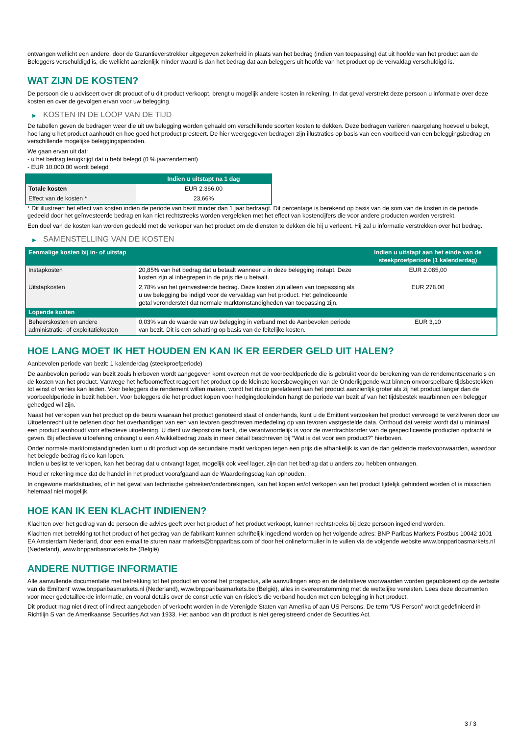ontvangen wellicht een andere, door de Garantieverstrekker uitgegeven zekerheid in plaats van het bedrag (indien van toepassing) dat uit hoofde van het product aan de Beleggers verschuldigd is, die wellicht aanzienlijk minder waard is dan het bedrag dat aan beleggers uit hoofde van het product op de vervaldag verschuldigd is.
WAT ZIJN DE KOSTEN?
De persoon die u adviseert over dit product of u dit product verkoopt, brengt u mogelijk andere kosten in rekening. In dat geval verstrekt deze persoon u informatie over deze kosten en over de gevolgen ervan voor uw belegging.
▶ KOSTEN IN DE LOOP VAN DE TIJD
De tabellen geven de bedragen weer die uit uw belegging worden gehaald om verschillende soorten kosten te dekken. Deze bedragen variëren naargelang hoeveel u belegt, hoe lang u het product aanhoudt en hoe goed het product presteert. De hier weergegeven bedragen zijn illustraties op basis van een voorbeeld van een beleggingsbedrag en verschillende mogelijke beleggingsperioden.
We gaan ervan uit dat:
- u het bedrag terugkrijgt dat u hebt belegd (0 % jaarrendement)
- EUR 10.000,00 wordt belegd
| | Indien u uitstapt na 1 dag |
| --- | --- |
| Totale kosten | EUR 2.366,00 |
| Effect van de kosten * | 23,66% |
* Dit illustreert het effect van kosten indien de periode van bezit minder dan 1 jaar bedraagt. Dit percentage is berekend op basis van de som van de kosten in de periode gedeeld door het geïnvesteerde bedrag en kan niet rechtstreeks worden vergeleken met het effect van kostencijfers die voor andere producten worden verstrekt.
Een deel van de kosten kan worden gedeeld met de verkoper van het product om de diensten te dekken die hij u verleent. Hij zal u informatie verstrekken over het bedrag.
▶ SAMENSTELLING VAN DE KOSTEN
| Eenmalige kosten bij in- of uitstap | | Indien u uitstapt aan het einde van de steekproefperiode (1 kalenderdag) |
| --- | --- | --- |
| Instapkosten | 20,85% van het bedrag dat u betaalt wanneer u in deze belegging instapt. Deze kosten zijn al inbegrepen in de prijs die u betaalt. | EUR 2.085,00 |
| Uitstapkosten | 2,78% van het geïnvesteerde bedrag. Deze kosten zijn alleen van toepassing als u uw belegging be indigd voor de vervaldag van het product. Het geïndiceerde getal veronderstelt dat normale marktomstandigheden van toepassing zijn. | EUR 278,00 |
| Lopende kosten | | |
| Beheerskosten en andere administratie- of exploitatiekosten | 0,03% van de waarde van uw belegging in verband met de Aanbevolen periode van bezit. Dit is een schatting op basis van de feitelijke kosten. | EUR 3,10 |
HOE LANG MOET IK HET HOUDEN EN KAN IK ER EERDER GELD UIT HALEN?
Aanbevolen periode van bezit: 1 kalenderdag (steekproefperiode)
De aanbevolen periode van bezit zoals hierboven wordt aangegeven komt overeen met de voorbeeldperiode die is gebruikt voor de berekening van de rendementscenario's en de kosten van het product. Vanwege het hefboomeffect reageert het product op de kleinste koersbewegingen van de Onderliggende wat binnen onvoorspelbare tijdsbestekken tot winst of verlies kan leiden. Voor beleggers die rendement willen maken, wordt het risico gerelateerd aan het product aanzienlijk groter als zij het product langer dan de voorbeeldperiode in bezit hebben. Voor beleggers die het product kopen voor hedgingdoeleinden hangt de periode van bezit af van het tijdsbestek waarbinnen een belegger gehedged wil zijn.
Naast het verkopen van het product op de beurs waaraan het product genoteerd staat of onderhands, kunt u de Emittent verzoeken het product vervroegd te verzilveren door uw Uitoefenrecht uit te oefenen door het overhandigen van een van tevoren geschreven mededeling op van tevoren vastgestelde data. Onthoud dat vereist wordt dat u minimaal een product aanhoudt voor effectieve uitoefening. U dient uw depositoire bank, die verantwoordelijk is voor de overdrachtsorder van de gespecificeerde producten opdracht te geven. Bij effectieve uitoefening ontvangt u een Afwikkelbedrag zoals in meer detail beschreven bij “Wat is det voor een product?" hierboven.
Onder normale marktomstandigheden kunt u dit product vop de secundaire markt verkopen tegen een prijs die afhankelijk is van de dan geldende marktvoorwaarden, waardoor het belegde bedrag risico kan lopen.
Indien u beslist te verkopen, kan het bedrag dat u ontvangt lager, mogelijk ook veel lager, zijn dan het bedrag dat u anders zou hebben ontvangen.
Houd er rekening mee dat de handel in het product voorafgaand aan de Waarderingsdag kan ophouden.
In ongewone marktsituaties, of in het geval van technische gebreken/onderbrekingen, kan het kopen en/of verkopen van het product tijdelijk gehinderd worden of is misschien helemaal niet mogelijk.
HOE KAN IK EEN KLACHT INDIENEN?
Klachten over het gedrag van de persoon die advies geeft over het product of het product verkoopt, kunnen rechtstreeks bij deze persoon ingediend worden.
Klachten met betrekking tot het product of het gedrag van de fabrikant kunnen schriftelijk ingediend worden op het volgende adres: BNP Paribas Markets Postbus 10042 1001 EA Amsterdam Nederland, door een e-mail te sturen naar markets@bnpparibas.com of door het onlineformulier in te vullen via de volgende website www.bnpparibasmarkets.nl (Nederland), www.bnpparibasmarkets.be (België)
ANDERE NUTTIGE INFORMATIE
Alle aanvullende documentatie met betrekking tot het product en vooral het prospectus, alle aanvullingen erop en de definitieve voorwaarden worden gepubliceerd op de website van de Emittent' www.bnpparibasmarkets.nl (Nederland), www.bnpparibasmarkets.be (België), alles in overeenstemming met de wettelijke vereisten. Lees deze documenten voor meer gedetailleerde informatie, en vooral details over de constructie van en risico’s die verband houden met een belegging in het product.
Dit product mag niet direct of indirect aangeboden of verkocht worden in de Verenigde Staten van Amerika of aan US Persons. De term "US Person" wordt gedefinieerd in Richtlijn S van de Amerikaanse Securities Act van 1933. Het aanbod van dit product is niet geregistreerd onder de Securities Act.
3 / 3